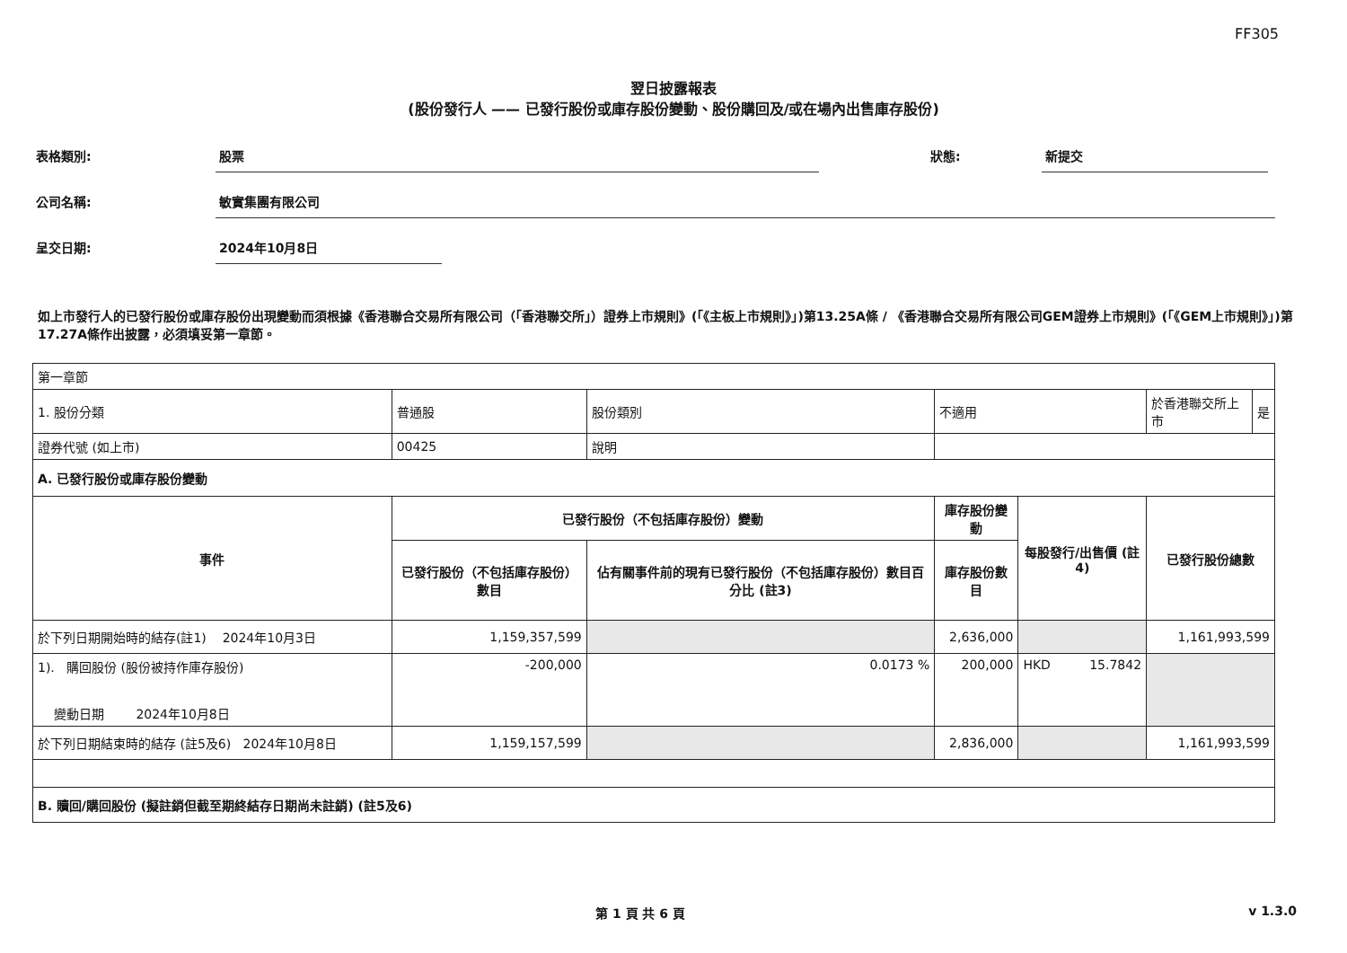FF305
翌日披露報表
(股份發行人 —— 已發行股份或庫存股份變動、股份購回及/或在場內出售庫存股份)
表格類別: 股票 狀態: 新提交
公司名稱: 敏實集團有限公司
呈交日期: 2024年10月8日
如上市發行人的已發行股份或庫存股份出現變動而須根據《香港聯合交易所有限公司（「香港聯交所」）證券上市規則》(「《主板上市規則》」)第13.25A條 / 《香港聯合交易所有限公司GEM證券上市規則》(「《GEM上市規則》」)第17.27A條作出披露，必須填妥第一章節。
| 第一章節 | | | | | | |
| 1. 股份分類 | 普通股 | 股份類別 | 不適用 | | 於香港聯交所上市 | 是 |
| 證券代號 (如上市) | 00425 | 說明 | | | | |
| A. 已發行股份或庫存股份變動 | | | | | | |
| 事件 | 已發行股份（不包括庫存股份）變動 | | 庫存股份變動 | 每股發行/出售價 (註4) | 已發行股份總數 | |
| | 已發行股份（不包括庫存股份）數目 | 佔有關事件前的現有已發行股份（不包括庫存股份）數目百分比 (註3) | 庫存股份數目 | | | |
| 於下列日期開始時的結存(註1) 2024年10月3日 | 1,159,357,599 | | 2,636,000 | | 1,161,993,599 | |
| 1). 購回股份 (股份被持作庫存股份) 變動日期 2024年10月8日 | -200,000 | 0.0173 % | 200,000 | HKD 15.7842 | | |
| 於下列日期結束時的結存 (註5及6) 2024年10月8日 | 1,159,157,599 | | 2,836,000 | | 1,161,993,599 | |
| B. 贖回/購回股份 (擬註銷但截至期終結存日期尚未註銷) (註5及6) | | | | | | |
第 1 頁 共 6 頁 v 1.3.0